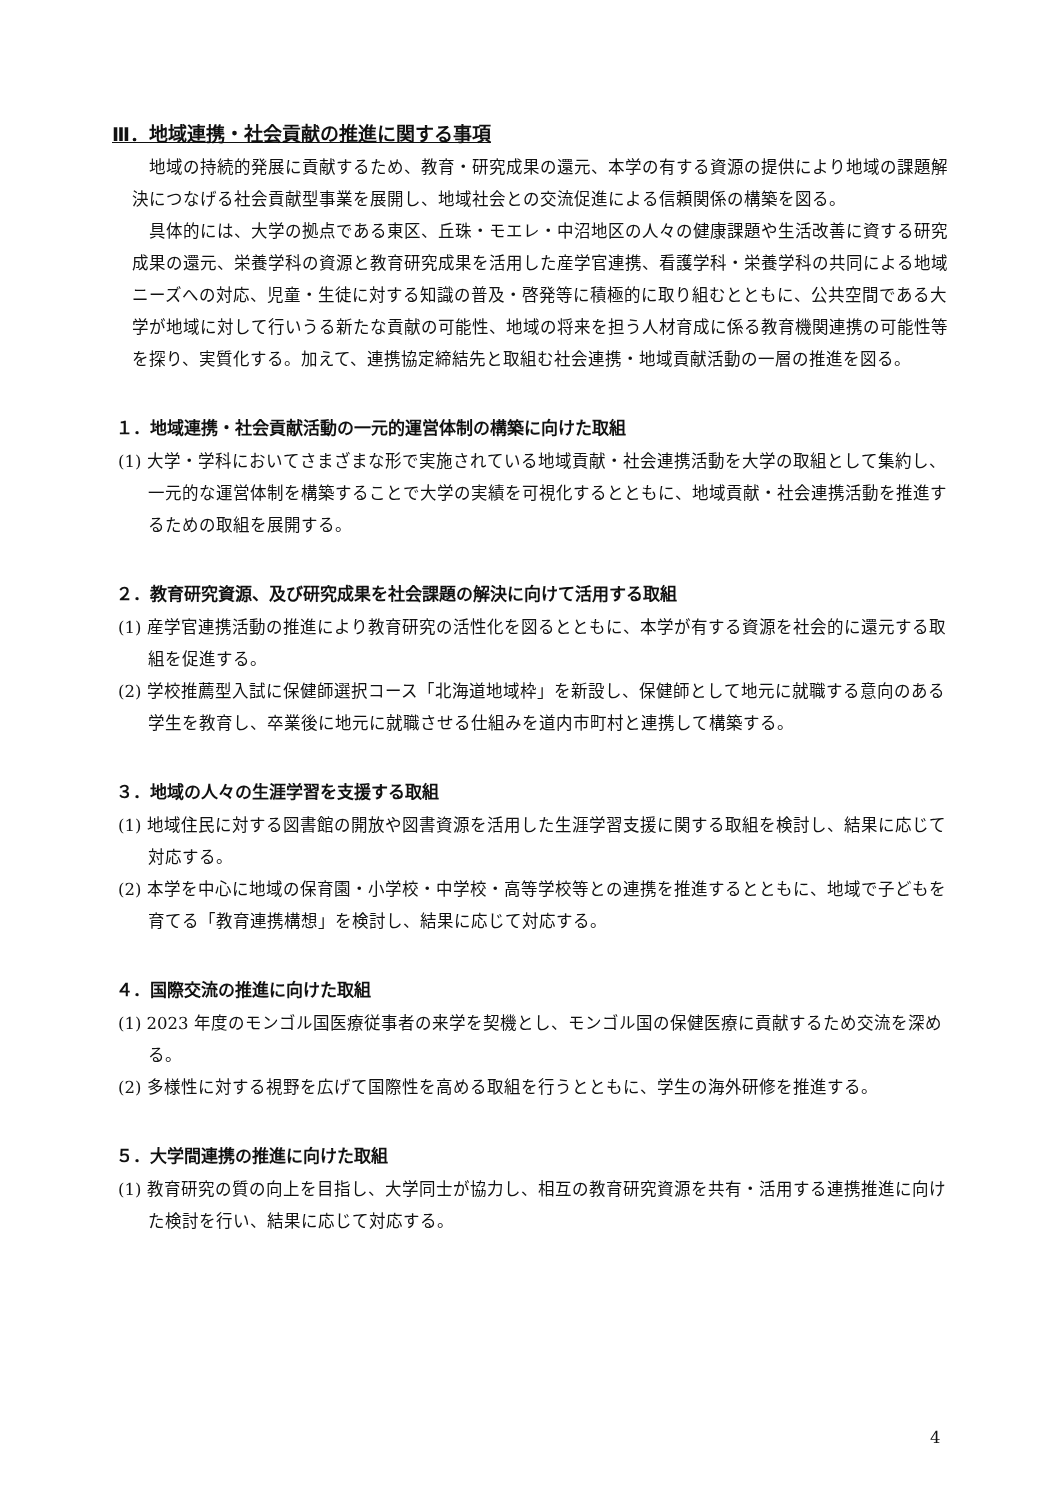Ⅲ．地域連携・社会貢献の推進に関する事項
地域の持続的発展に貢献するため、教育・研究成果の還元、本学の有する資源の提供により地域の課題解決につなげる社会貢献型事業を展開し、地域社会との交流促進による信頼関係の構築を図る。
具体的には、大学の拠点である東区、丘珠・モエレ・中沼地区の人々の健康課題や生活改善に資する研究成果の還元、栄養学科の資源と教育研究成果を活用した産学官連携、看護学科・栄養学科の共同による地域ニーズへの対応、児童・生徒に対する知識の普及・啓発等に積極的に取り組むとともに、公共空間である大学が地域に対して行いうる新たな貢献の可能性、地域の将来を担う人材育成に係る教育機関連携の可能性等を探り、実質化する。加えて、連携協定締結先と取組む社会連携・地域貢献活動の一層の推進を図る。
１．地域連携・社会貢献活動の一元的運営体制の構築に向けた取組
(1) 大学・学科においてさまざまな形で実施されている地域貢献・社会連携活動を大学の取組として集約し、一元的な運営体制を構築することで大学の実績を可視化するとともに、地域貢献・社会連携活動を推進するための取組を展開する。
２．教育研究資源、及び研究成果を社会課題の解決に向けて活用する取組
(1) 産学官連携活動の推進により教育研究の活性化を図るとともに、本学が有する資源を社会的に還元する取組を促進する。
(2) 学校推薦型入試に保健師選択コース「北海道地域枠」を新設し、保健師として地元に就職する意向のある学生を教育し、卒業後に地元に就職させる仕組みを道内市町村と連携して構築する。
３．地域の人々の生涯学習を支援する取組
(1) 地域住民に対する図書館の開放や図書資源を活用した生涯学習支援に関する取組を検討し、結果に応じて対応する。
(2) 本学を中心に地域の保育園・小学校・中学校・高等学校等との連携を推進するとともに、地域で子どもを育てる「教育連携構想」を検討し、結果に応じて対応する。
４．国際交流の推進に向けた取組
(1) 2023 年度のモンゴル国医療従事者の来学を契機とし、モンゴル国の保健医療に貢献するため交流を深める。
(2) 多様性に対する視野を広げて国際性を高める取組を行うとともに、学生の海外研修を推進する。
５．大学間連携の推進に向けた取組
(1) 教育研究の質の向上を目指し、大学同士が協力し、相互の教育研究資源を共有・活用する連携推進に向けた検討を行い、結果に応じて対応する。
4